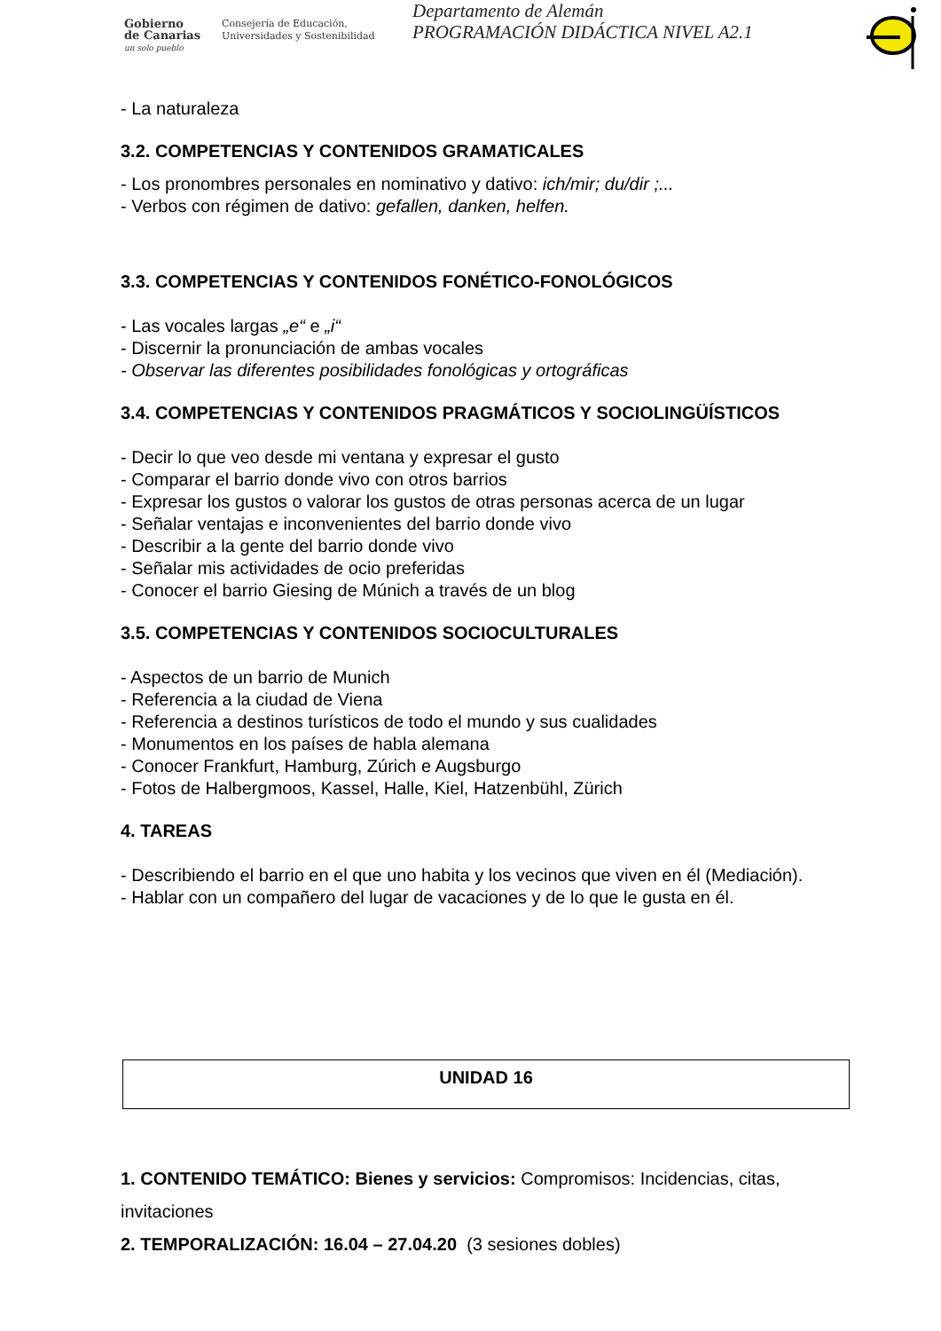Gobierno
de Canarias
un solo pueblo
Consejería de Educación,
Universidades y Sostenibilidad
Departamento de Alemán
PROGRAMACIÓN DIDÁCTICA NIVEL A2.1
- La naturaleza
3.2. COMPETENCIAS Y CONTENIDOS GRAMATICALES
- Los pronombres personales en nominativo y dativo: ich/mir; du/dir ;...
- Verbos con régimen de dativo: gefallen, danken, helfen.
3.3. COMPETENCIAS Y CONTENIDOS FONÉTICO-FONOLÓGICOS
- Las vocales largas „e“ e „i“
- Discernir la pronunciación de ambas vocales
- Observar las diferentes posibilidades fonológicas y ortográficas
3.4. COMPETENCIAS Y CONTENIDOS PRAGMÁTICOS Y SOCIOLINGÜÍSTICOS
- Decir lo que veo desde mi ventana y expresar el gusto
- Comparar el barrio donde vivo con otros barrios
- Expresar los gustos o valorar los gustos de otras personas acerca de un lugar
- Señalar ventajas e inconvenientes del barrio donde vivo
- Describir a la gente del barrio donde vivo
- Señalar mis actividades de ocio preferidas
- Conocer el barrio Giesing de Múnich a través de un blog
3.5. COMPETENCIAS Y CONTENIDOS SOCIOCULTURALES
- Aspectos de un barrio de Munich
- Referencia a la ciudad de Viena
- Referencia a destinos turísticos de todo el mundo y sus cualidades
- Monumentos en los países de habla alemana
- Conocer Frankfurt, Hamburg, Zúrich e Augsburgo
- Fotos de Halbergmoos, Kassel, Halle, Kiel, Hatzenbühl, Zürich
4. TAREAS
- Describiendo el barrio en el que uno habita y los vecinos que viven en él (Mediación).
- Hablar con un compañero del lugar de vacaciones y de lo que le gusta en él.
UNIDAD 16
1. CONTENIDO TEMÁTICO: Bienes y servicios: Compromisos: Incidencias, citas, invitaciones
2. TEMPORALIZACIÓN: 16.04 – 27.04.20 (3 sesiones dobles)